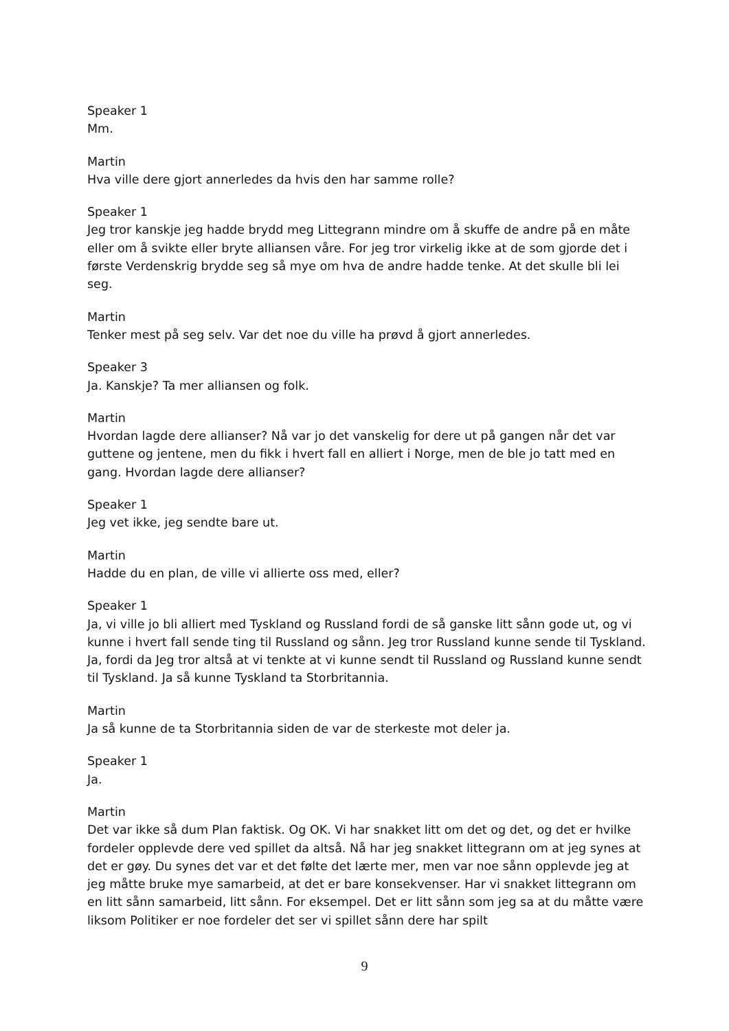Speaker 1
Mm.
Martin
Hva ville dere gjort annerledes da hvis den har samme rolle?
Speaker 1
Jeg tror kanskje jeg hadde brydd meg Littegrann mindre om å skuffe de andre på en måte eller om å svikte eller bryte alliansen våre. For jeg tror virkelig ikke at de som gjorde det i første Verdenskrig brydde seg så mye om hva de andre hadde tenke. At det skulle bli lei seg.
Martin
Tenker mest på seg selv. Var det noe du ville ha prøvd å gjort annerledes.
Speaker 3
Ja. Kanskje? Ta mer alliansen og folk.
Martin
Hvordan lagde dere allianser? Nå var jo det vanskelig for dere ut på gangen når det var guttene og jentene, men du fikk i hvert fall en alliert i Norge, men de ble jo tatt med en gang. Hvordan lagde dere allianser?
Speaker 1
Jeg vet ikke, jeg sendte bare ut.
Martin
Hadde du en plan, de ville vi allierte oss med, eller?
Speaker 1
Ja, vi ville jo bli alliert med Tyskland og Russland fordi de så ganske litt sånn gode ut, og vi kunne i hvert fall sende ting til Russland og sånn. Jeg tror Russland kunne sende til Tyskland. Ja, fordi da Jeg tror altså at vi tenkte at vi kunne sendt til Russland og Russland kunne sendt til Tyskland. Ja så kunne Tyskland ta Storbritannia.
Martin
Ja så kunne de ta Storbritannia siden de var de sterkeste mot deler ja.
Speaker 1
Ja.
Martin
Det var ikke så dum Plan faktisk. Og OK. Vi har snakket litt om det og det, og det er hvilke fordeler opplevde dere ved spillet da altså. Nå har jeg snakket littegrann om at jeg synes at det er gøy. Du synes det var et det følte det lærte mer, men var noe sånn opplevde jeg at jeg måtte bruke mye samarbeid, at det er bare konsekvenser. Har vi snakket littegrann om en litt sånn samarbeid, litt sånn. For eksempel. Det er litt sånn som jeg sa at du måtte være liksom Politiker er noe fordeler det ser vi spillet sånn dere har spilt
9